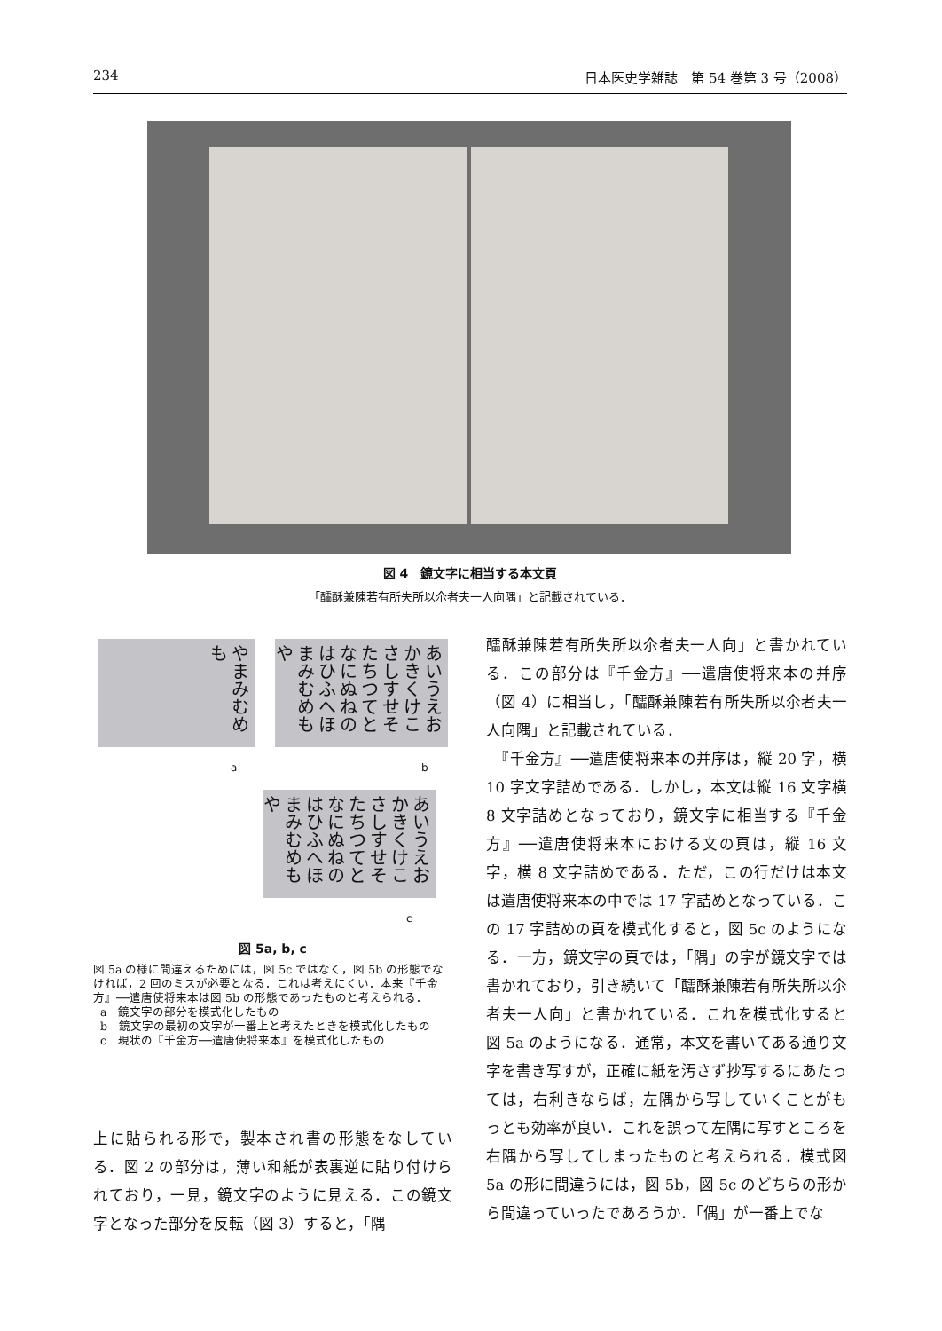234 日本医史学雑誌　第 54 巻第 3 号（2008）
図 4　鏡文字に相当する本文頁
「醽酥兼陳若有所失所以尒者夫一人向隅」と記載されている．
やまみむめも
あいうえお かきくけこ さしすせそ たちつてと なにぬねの はひふへほ まみむめも や
a b
あいうえお かきくけこ さしすせそ たちつてと なにぬねの はひふへほ まみむめもや
c
図 5a, b, c
図 5a の様に間違えるためには，図 5c ではなく，図 5b の形態でなければ，2 回のミスが必要となる．これは考えにくい．本来『千金方』──遣唐使将来本は図 5b の形態であったものと考えられる．
a　鏡文字の部分を模式化したもの
b　鏡文字の最初の文字が一番上と考えたときを模式化したもの
c　現状の『千金方──遣唐使将来本』を模式化したもの
上に貼られる形で，製本され書の形態をなしている．図 2 の部分は，薄い和紙が表裏逆に貼り付けられており，一見，鏡文字のように見える．この鏡文字となった部分を反転（図 3）すると，「隅
醽酥兼陳若有所失所以尒者夫一人向」と書かれている．この部分は『千金方』──遣唐使将来本の并序（図 4）に相当し，「醽酥兼陳若有所失所以尒者夫一人向隅」と記載されている．
　『千金方』──遣唐使将来本の并序は，縦 20 字，横 10 字文字詰めである．しかし，本文は縦 16 文字横 8 文字詰めとなっており，鏡文字に相当する『千金方』──遣唐使将来本における文の頁は，縦 16 文字，横 8 文字詰めである．ただ，この行だけは本文は遣唐使将来本の中では 17 字詰めとなっている．この 17 字詰めの頁を模式化すると，図 5c のようになる．一方，鏡文字の頁では，「隅」の字が鏡文字では書かれており，引き続いて「醽酥兼陳若有所失所以尒者夫一人向」と書かれている．これを模式化すると図 5a のようになる．通常，本文を書いてある通り文字を書き写すが，正確に紙を汚さず抄写するにあたっては，右利きならば，左隅から写していくことがもっとも効率が良い．これを誤って左隅に写すところを右隅から写してしまったものと考えられる．模式図 5a の形に間違うには，図 5b，図 5c のどちらの形から間違っていったであろうか．「偶」が一番上でな